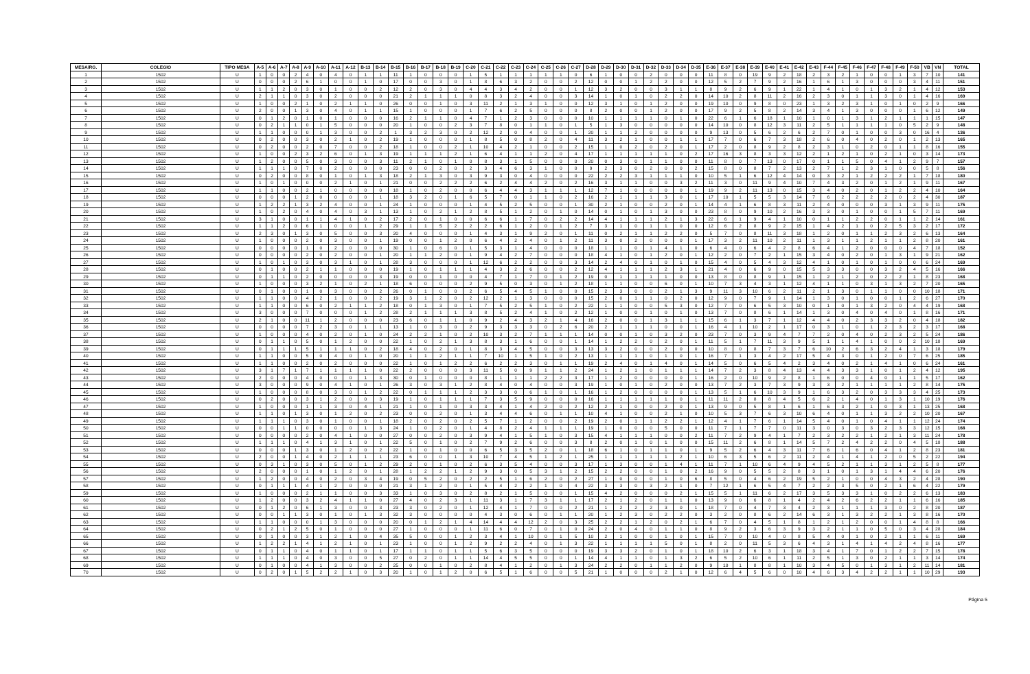| MESA/RG. | COLEGIO | TIPO MESA | A-5 | A-6 | A-7 | A-8 | A-9 | A-10 | A-11 | A-12 | B-13 | B-14 | B-15 | B-16 | B-17 | B-18 | B-19 | C-20 | C-21 | C-22 | C-23 | C-24 | C-25 | C-26 | C-27 | D-28 | D-29 | D-30 | D-31 | D-32 | D-33 | D-34 | D-35 | E-36 | E-37 | E-38 | E-39 | E-40 | E-41 | E-42 | E-43 | F-44 | F-45 | F-46 | F-47 | F-48 | F-49 | F-50 | VB | VN | TOTAL |
| --- | --- | --- | --- | --- | --- | --- | --- | --- | --- | --- | --- | --- | --- | --- | --- | --- | --- | --- | --- | --- | --- | --- | --- | --- | --- | --- | --- | --- | --- | --- | --- | --- | --- | --- | --- | --- | --- | --- | --- | --- | --- | --- | --- | --- | --- | --- | --- | --- | --- | --- | --- |
| 1 | 1502 | U | 1 | 0 | 0 | 2 | 4 | 0 | 4 | 0 | 1 | 1 | 11 | 1 | 0 | 0 | 0 | 1 | 5 | 1 | 1 | 1 | 1 | 1 | 0 | 6 | 1 | 0 | 0 | 2 | 0 | 0 | 0 | 11 | 8 | 0 | 19 | 9 | 2 | 18 | 2 | 3 | 2 | 1 | 0 | 0 | 1 | 3 | 7 | 10 | 141 |
| 2 | 1502 | U | 0 | 0 | 0 | 2 | 6 | 1 | 0 | 0 | 1 | 0 | 17 | 0 | 0 | 3 | 0 | 1 | 8 | 6 | 3 | 2 | 0 | 0 | 2 | 12 | 0 | 0 | 1 | 2 | 2 | 0 | 0 | 12 | 5 | 2 | 7 | 9 | 2 | 16 | 1 | 6 | 1 | 3 | 0 | 0 | 0 | 3 | 4 | 11 | 151 |
| 3 | 1502 | U | 1 | 1 | 2 | 0 | 3 | 0 | 1 | 0 | 0 | 2 | 12 | 2 | 0 | 3 | 0 | 4 | 4 | 3 | 4 | 2 | 0 | 0 | 1 | 12 | 3 | 2 | 0 | 0 | 3 | 1 | 1 | 8 | 9 | 2 | 6 | 9 | 1 | 22 | 1 | 4 | 1 | 0 | 1 | 3 | 2 | 1 | 4 | 12 | 153 |
| 4 | 1502 | U | 2 | 1 | 1 | 0 | 3 | 0 | 2 | 0 | 0 | 0 | 21 | 2 | 1 | 1 | 1 | 0 | 8 | 3 | 2 | 4 | 0 | 0 | 3 | 14 | 1 | 0 | 1 | 0 | 2 | 2 | 0 | 14 | 10 | 2 | 8 | 11 | 2 | 16 | 2 | 3 | 0 | 1 | 1 | 3 | 0 | 1 | 4 | 16 | 169 |
| 5 | 1502 | U | 1 | 0 | 0 | 2 | 1 | 0 | 2 | 1 | 1 | 0 | 26 | 0 | 0 | 1 | 0 | 3 | 11 | 2 | 1 | 3 | 1 | 0 | 0 | 12 | 3 | 1 | 0 | 1 | 2 | 0 | 0 | 19 | 10 | 0 | 9 | 8 | 0 | 23 | 1 | 3 | 2 | 3 | 1 | 0 | 1 | 0 | 2 | 9 | 166 |
| 6 | 1502 | U | 2 | 0 | 0 | 1 | 3 | 0 | 4 | 0 | 1 | 1 | 15 | 1 | 0 | 0 | 0 | 1 | 7 | 6 | 2 | 5 | 0 | 0 | 0 | 8 | 2 | 0 | 0 | 1 | 2 | 0 | 0 | 17 | 9 | 2 | 5 | 8 | 2 | 14 | 3 | 4 | 1 | 3 | 0 | 0 | 0 | 1 | 6 | 12 | 149 |
| 7 | 1502 | U | 0 | 1 | 2 | 0 | 1 | 0 | 1 | 0 | 0 | 0 | 16 | 2 | 1 | 1 | 0 | 4 | 7 | 1 | 2 | 3 | 0 | 0 | 0 | 10 | 1 | 1 | 1 | 1 | 0 | 1 | 0 | 22 | 6 | 1 | 6 | 18 | 1 | 10 | 1 | 0 | 1 | 3 | 1 | 2 | 1 | 1 | 1 | 15 | 147 |
| 8 | 1502 | U | 0 | 2 | 1 | 1 | 0 | 1 | 5 | 0 | 0 | 0 | 20 | 1 | 0 | 0 | 2 | 3 | 7 | 8 | 0 | 1 | 1 | 0 | 1 | 5 | 1 | 3 | 0 | 0 | 0 | 0 | 0 | 14 | 10 | 0 | 8 | 12 | 3 | 11 | 2 | 5 | 1 | 1 | 1 | 1 | 0 | 5 | 2 | 9 | 148 |
| 9 | 1502 | U | 1 | 1 | 0 | 0 | 0 | 1 | 3 | 0 | 0 | 2 | 1 | 3 | 2 | 3 | 0 | 2 | 12 | 2 | 0 | 4 | 0 | 0 | 1 | 20 | 1 | 1 | 2 | 0 | 0 | 0 | 0 | 9 | 13 | 0 | 5 | 6 | 2 | 6 | 2 | 7 | 0 | 1 | 0 | 0 | 3 | 0 | 16 | 4 | 136 |
| 10 | 1502 | U | 0 | 2 | 0 | 0 | 3 | 0 | 2 | 1 | 0 | 2 | 19 | 1 | 0 | 0 | 0 | 1 | 8 | 5 | 0 | 8 | 2 | 0 | 4 | 11 | 3 | 2 | 1 | 0 | 0 | 1 | 1 | 17 | 7 | 0 | 6 | 7 | 3 | 18 | 2 | 6 | 0 | 4 | 0 | 2 | 0 | 1 | 2 | 13 | 165 |
| 11 | 1502 | U | 0 | 2 | 0 | 0 | 2 | 0 | 7 | 0 | 0 | 2 | 18 | 1 | 0 | 0 | 2 | 1 | 10 | 4 | 2 | 1 | 0 | 0 | 2 | 15 | 1 | 0 | 2 | 0 | 2 | 0 | 1 | 17 | 2 | 0 | 8 | 9 | 2 | 8 | 2 | 3 | 1 | 0 | 2 | 0 | 1 | 1 | 8 | 16 | 155 |
| 12 | 1502 | U | 1 | 0 | 0 | 2 | 3 | 2 | 6 | 0 | 1 | 3 | 19 | 1 | 1 | 1 | 2 | 1 | 6 | 4 | 1 | 1 | 2 | 0 | 4 | 17 | 1 | 1 | 1 | 1 | 1 | 0 | 2 | 17 | 16 | 3 | 8 | 3 | 3 | 12 | 2 | 1 | 2 | 1 | 0 | 2 | 1 | 0 | 3 | 14 | 173 |
| 13 | 1502 | U | 1 | 2 | 0 | 0 | 5 | 0 | 3 | 0 | 0 | 3 | 11 | 2 | 1 | 0 | 1 | 0 | 8 | 3 | 1 | 5 | 0 | 0 | 0 | 20 | 0 | 3 | 0 | 1 | 1 | 0 | 0 | 11 | 8 | 0 | 7 | 13 | 0 | 17 | 0 | 1 | 1 | 5 | 0 | 4 | 1 | 2 | 9 | 7 | 157 |
| 14 | 1502 | U | 1 | 1 | 1 | 0 | 7 | 0 | 2 | 0 | 0 | 0 | 23 | 0 | 0 | 2 | 0 | 2 | 3 | 4 | 6 | 3 | 1 | 0 | 0 | 9 | 2 | 3 | 0 | 2 | 0 | 0 | 2 | 15 | 8 | 0 | 8 | 7 | 2 | 13 | 2 | 7 | 1 | 2 | 3 | 1 | 0 | 0 | 5 | 8 | 156 |
| 15 | 1502 | U | 0 | 2 | 0 | 0 | 8 | 0 | 1 | 0 | 1 | 3 | 18 | 2 | 1 | 3 | 0 | 3 | 9 | 3 | 0 | 4 | 0 | 0 | 0 | 22 | 2 | 2 | 3 | 1 | 1 | 1 | 0 | 10 | 5 | 1 | 6 | 12 | 4 | 14 | 0 | 3 | 2 | 1 | 2 | 2 | 2 | 1 | 7 | 18 | 180 |
| 16 | 1502 | U | 1 | 0 | 1 | 0 | 0 | 0 | 2 | 1 | 0 | 1 | 21 | 0 | 0 | 2 | 2 | 2 | 6 | 2 | 4 | 4 | 2 | 0 | 2 | 16 | 3 | 1 | 1 | 0 | 0 | 3 | 2 | 11 | 3 | 0 | 11 | 9 | 4 | 10 | 7 | 4 | 3 | 2 | 0 | 1 | 2 | 1 | 9 | 11 | 167 |
| 17 | 1502 | U | 1 | 1 | 0 | 0 | 2 | 1 | 0 | 0 | 0 | 0 | 18 | 1 | 0 | 2 | 0 | 0 | 6 | 4 | 4 | 3 | 1 | 1 | 1 | 12 | 7 | 1 | 0 | 0 | 0 | 0 | 1 | 19 | 9 | 2 | 11 | 13 | 0 | 15 | 3 | 4 | 0 | 2 | 0 | 1 | 2 | 2 | 4 | 10 | 164 |
| 18 | 1502 | U | 0 | 0 | 0 | 1 | 2 | 0 | 0 | 0 | 0 | 1 | 18 | 3 | 2 | 0 | 1 | 6 | 5 | 7 | 0 | 1 | 1 | 0 | 2 | 16 | 2 | 1 | 1 | 1 | 3 | 0 | 1 | 17 | 10 | 1 | 5 | 5 | 3 | 14 | 7 | 6 | 2 | 2 | 2 | 2 | 0 | 2 | 4 | 30 | 187 |
| 19 | 1502 | U | 1 | 2 | 2 | 1 | 3 | 2 | 4 | 0 | 0 | 1 | 24 | 1 | 0 | 0 | 0 | 1 | 4 | 5 | 2 | 5 | 0 | 0 | 1 | 30 | 2 | 1 | 0 | 0 | 2 | 0 | 1 | 14 | 4 | 1 | 6 | 8 | 3 | 11 | 2 | 4 | 0 | 0 | 0 | 3 | 1 | 3 | 9 | 11 | 175 |
| 20 | 1502 | U | 1 | 0 | 2 | 0 | 4 | 0 | 4 | 0 | 3 | 1 | 13 | 1 | 0 | 2 | 1 | 2 | 8 | 5 | 1 | 2 | 0 | 1 | 0 | 14 | 0 | 1 | 0 | 1 | 3 | 0 | 0 | 23 | 8 | 0 | 9 | 10 | 2 | 16 | 3 | 3 | 0 | 1 | 0 | 0 | 1 | 5 | 7 | 11 | 169 |
| 21 | 1502 | U | 3 | 1 | 0 | 0 | 1 | 1 | 4 | 1 | 0 | 2 | 17 | 2 | 0 | 1 | 0 | 0 | 6 | 6 | 1 | 7 | 0 | 2 | 2 | 14 | 4 | 1 | 1 | 1 | 2 | 1 | 3 | 22 | 6 | 1 | 9 | 4 | 1 | 10 | 0 | 1 | 1 | 2 | 2 | 0 | 1 | 1 | 2 | 14 | 161 |
| 22 | 1502 | U | 1 | 1 | 2 | 0 | 6 | 1 | 0 | 0 | 1 | 2 | 29 | 1 | 1 | 5 | 2 | 2 | 2 | 6 | 1 | 2 | 0 | 1 | 2 | 7 | 3 | 1 | 0 | 1 | 1 | 0 | 0 | 12 | 6 | 2 | 8 | 9 | 2 | 15 | 1 | 4 | 2 | 1 | 0 | 2 | 5 | 3 | 2 | 17 | 172 |
| 23 | 1502 | U | 2 | 3 | 0 | 1 | 3 | 0 | 5 | 0 | 0 | 3 | 20 | 4 | 0 | 0 | 0 | 1 | 4 | 3 | 1 | 9 | 2 | 0 | 1 | 11 | 0 | 2 | 1 | 1 | 2 | 2 | 0 | 5 | 7 | 0 | 8 | 11 | 3 | 18 | 1 | 2 | 0 | 1 | 1 | 2 | 3 | 2 | 6 | 13 | 164 |
| 24 | 1502 | U | 1 | 0 | 0 | 0 | 2 | 0 | 3 | 0 | 0 | 1 | 19 | 0 | 0 | 1 | 2 | 0 | 6 | 4 | 2 | 4 | 0 | 1 | 2 | 11 | 3 | 0 | 2 | 0 | 0 | 0 | 1 | 17 | 3 | 2 | 11 | 10 | 2 | 11 | 1 | 3 | 1 | 1 | 2 | 1 | 1 | 2 | 8 | 20 | 161 |
| 25 | 1502 | U | 0 | 0 | 0 | 0 | 1 | 0 | 2 | 0 | 0 | 0 | 30 | 1 | 0 | 6 | 0 | 1 | 5 | 3 | 1 | 4 | 0 | 0 | 0 | 18 | 1 | 1 | 0 | 1 | 4 | 1 | 0 | 6 | 4 | 0 | 6 | 4 | 2 | 8 | 6 | 4 | 1 | 2 | 0 | 0 | 0 | 4 | 7 | 18 | 152 |
| 26 | 1502 | U | 0 | 0 | 0 | 0 | 2 | 0 | 2 | 0 | 0 | 1 | 20 | 1 | 1 | 2 | 0 | 1 | 9 | 4 | 2 | 7 | 0 | 0 | 0 | 18 | 4 | 1 | 0 | 1 | 2 | 0 | 1 | 12 | 2 | 0 | 7 | 2 | 1 | 15 | 3 | 4 | 0 | 2 | 0 | 1 | 3 | 1 | 9 | 21 | 162 |
| 27 | 1502 | U | 1 | 0 | 1 | 0 | 3 | 0 | 3 | 1 | 0 | 1 | 28 | 3 | 0 | 0 | 0 | 1 | 12 | 6 | 2 | 2 | 0 | 0 | 3 | 14 | 2 | 4 | 0 | 1 | 0 | 1 | 0 | 15 | 4 | 0 | 5 | 4 | 3 | 12 | 4 | 1 | 0 | 1 | 0 | 1 | 0 | 0 | 6 | 24 | 169 |
| 28 | 1502 | U | 0 | 1 | 0 | 0 | 2 | 1 | 1 | 0 | 0 | 0 | 19 | 1 | 0 | 1 | 1 | 1 | 4 | 3 | 2 | 6 | 0 | 0 | 2 | 12 | 4 | 1 | 1 | 1 | 2 | 3 | 1 | 21 | 4 | 0 | 6 | 9 | 0 | 15 | 5 | 3 | 3 | 0 | 0 | 3 | 2 | 4 | 5 | 16 | 166 |
| 29 | 1502 | U | 0 | 1 | 1 | 0 | 2 | 0 | 0 | 0 | 0 | 3 | 19 | 0 | 0 | 1 | 0 | 0 | 4 | 7 | 1 | 7 | 0 | 1 | 2 | 19 | 0 | 1 | 1 | 1 | 1 | 0 | 0 | 13 | 8 | 0 | 8 | 9 | 1 | 15 | 1 | 2 | 1 | 2 | 0 | 2 | 2 | 1 | 8 | 23 | 168 |
| 30 | 1502 | U | 1 | 0 | 0 | 0 | 3 | 2 | 1 | 0 | 2 | 1 | 18 | 6 | 0 | 0 | 0 | 2 | 9 | 5 | 0 | 3 | 0 | 1 | 2 | 18 | 1 | 1 | 0 | 0 | 6 | 0 | 1 | 10 | 7 | 3 | 4 | 3 | 1 | 12 | 4 | 1 | 1 | 0 | 3 | 1 | 3 | 2 | 7 | 20 | 165 |
| 31 | 1502 | U | 0 | 1 | 0 | 0 | 1 | 0 | 3 | 0 | 0 | 2 | 26 | 0 | 1 | 0 | 0 | 2 | 6 | 5 | 4 | 5 | 1 | 0 | 0 | 15 | 2 | 3 | 0 | 0 | 2 | 1 | 3 | 9 | 11 | 3 | 10 | 6 | 2 | 11 | 2 | 1 | 3 | 0 | 1 | 1 | 0 | 0 | 10 | 18 | 171 |
| 32 | 1502 | U | 1 | 1 | 0 | 0 | 4 | 2 | 1 | 0 | 0 | 2 | 19 | 3 | 1 | 2 | 0 | 2 | 12 | 2 | 1 | 3 | 0 | 0 | 0 | 15 | 2 | 0 | 1 | 1 | 0 | 2 | 0 | 12 | 9 | 0 | 7 | 9 | 1 | 14 | 1 | 3 | 0 | 1 | 0 | 0 | 1 | 2 | 6 | 27 | 170 |
| 33 | 1502 | U | 1 | 1 | 0 | 0 | 6 | 0 | 2 | 1 | 1 | 2 | 18 | 0 | 1 | 3 | 0 | 1 | 7 | 5 | 2 | 5 | 1 | 0 | 2 | 22 | 1 | 1 | 0 | 0 | 5 | 3 | 0 | 12 | 7 | 0 | 6 | 5 | 3 | 10 | 0 | 1 | 0 | 1 | 3 | 2 | 0 | 4 | 4 | 19 | 168 |
| 34 | 1502 | U | 3 | 0 | 0 | 0 | 7 | 0 | 0 | 0 | 1 | 2 | 28 | 2 | 1 | 1 | 1 | 3 | 8 | 5 | 2 | 4 | 1 | 0 | 2 | 12 | 1 | 0 | 0 | 1 | 0 | 1 | 0 | 13 | 7 | 0 | 8 | 6 | 1 | 14 | 1 | 3 | 0 | 4 | 0 | 4 | 0 | 1 | 8 | 16 | 171 |
| 35 | 1502 | U | 2 | 1 | 0 | 0 | 11 | 1 | 2 | 0 | 0 | 0 | 23 | 6 | 0 | 1 | 1 | 0 | 9 | 2 | 4 | 3 | 2 | 1 | 4 | 16 | 2 | 0 | 0 | 1 | 3 | 1 | 1 | 15 | 6 | 1 | 3 | 7 | 1 | 12 | 4 | 4 | 0 | 2 | 3 | 3 | 2 | 0 | 4 | 18 | 182 |
| 36 | 1502 | U | 0 | 0 | 0 | 0 | 7 | 2 | 3 | 0 | 1 | 1 | 13 | 1 | 0 | 3 | 0 | 2 | 9 | 3 | 3 | 3 | 0 | 2 | 6 | 20 | 2 | 1 | 1 | 1 | 0 | 0 | 1 | 16 | 4 | 1 | 10 | 2 | 1 | 17 | 0 | 3 | 1 | 0 | 1 | 2 | 3 | 2 | 3 | 17 | 168 |
| 37 | 1502 | U | 1 | 0 | 0 | 0 | 4 | 0 | 2 | 0 | 1 | 0 | 24 | 2 | 2 | 1 | 0 | 2 | 10 | 3 | 2 | 7 | 1 | 1 | 1 | 14 | 0 | 0 | 1 | 0 | 3 | 2 | 0 | 23 | 7 | 0 | 3 | 9 | 4 | 7 | 7 | 2 | 0 | 4 | 0 | 2 | 3 | 2 | 5 | 24 | 186 |
| 38 | 1502 | U | 0 | 1 | 1 | 0 | 5 | 0 | 1 | 2 | 0 | 0 | 22 | 1 | 0 | 2 | 1 | 3 | 8 | 3 | 1 | 6 | 0 | 0 | 1 | 14 | 1 | 2 | 2 | 0 | 2 | 0 | 1 | 11 | 5 | 1 | 7 | 11 | 3 | 9 | 5 | 1 | 1 | 4 | 1 | 0 | 0 | 2 | 10 | 18 | 169 |
| 39 | 1502 | U | 0 | 1 | 1 | 1 | 5 | 1 | 1 | 1 | 0 | 2 | 18 | 4 | 0 | 2 | 0 | 1 | 8 | 3 | 4 | 5 | 0 | 0 | 3 | 13 | 3 | 2 | 0 | 0 | 2 | 0 | 0 | 10 | 8 | 0 | 8 | 7 | 3 | 7 | 6 | 10 | 2 | 6 | 3 | 2 | 4 | 1 | 3 | 18 | 179 |
| 40 | 1502 | U | 1 | 1 | 0 | 0 | 5 | 0 | 4 | 0 | 1 | 0 | 20 | 1 | 1 | 2 | 1 | 1 | 7 | 10 | 1 | 5 | 1 | 0 | 2 | 13 | 1 | 1 | 1 | 0 | 1 | 0 | 1 | 16 | 7 | 1 | 3 | 4 | 2 | 17 | 5 | 4 | 3 | 0 | 1 | 2 | 0 | 7 | 6 | 25 | 185 |
| 41 | 1502 | U | 1 | 1 | 0 | 0 | 2 | 0 | 2 | 0 | 0 | 0 | 22 | 1 | 0 | 1 | 2 | 2 | 6 | 2 | 2 | 3 | 0 | 1 | 1 | 19 | 2 | 4 | 0 | 1 | 4 | 0 | 1 | 14 | 5 | 0 | 6 | 5 | 4 | 2 | 3 | 4 | 0 | 2 | 1 | 4 | 1 | 0 | 6 | 24 | 161 |
| 42 | 1502 | U | 3 | 1 | 7 | 1 | 7 | 1 | 1 | 1 | 1 | 0 | 22 | 2 | 0 | 0 | 0 | 3 | 11 | 5 | 0 | 9 | 1 | 1 | 2 | 24 | 1 | 2 | 1 | 0 | 1 | 1 | 1 | 14 | 7 | 2 | 3 | 8 | 4 | 13 | 4 | 4 | 3 | 3 | 1 | 0 | 1 | 2 | 4 | 12 | 195 |
| 43 | 1502 | U | 2 | 0 | 0 | 0 | 4 | 0 | 0 | 0 | 1 | 3 | 30 | 0 | 1 | 0 | 0 | 0 | 8 | 1 | 1 | 1 | 2 | 2 | 3 | 17 | 1 | 2 | 0 | 0 | 0 | 0 | 1 | 16 | 2 | 0 | 10 | 9 | 2 | 8 | 1 | 6 | 0 | 0 | 4 | 0 | 1 | 1 | 5 | 17 | 162 |
| 44 | 1502 | U | 3 | 0 | 0 | 0 | 9 | 0 | 4 | 1 | 0 | 1 | 26 | 3 | 0 | 3 | 1 | 2 | 8 | 4 | 0 | 4 | 0 | 0 | 3 | 19 | 1 | 0 | 1 | 0 | 2 | 0 | 0 | 13 | 7 | 2 | 3 | 7 | 3 | 9 | 3 | 3 | 2 | 1 | 1 | 1 | 1 | 2 | 8 | 14 | 175 |
| 45 | 1502 | U | 1 | 0 | 0 | 0 | 8 | 0 | 3 | 0 | 1 | 2 | 22 | 0 | 1 | 1 | 1 | 2 | 3 | 3 | 0 | 6 | 1 | 0 | 1 | 16 | 1 | 2 | 0 | 0 | 0 | 0 | 1 | 13 | 5 | 1 | 6 | 10 | 3 | 9 | 1 | 6 | 3 | 2 | 0 | 3 | 3 | 3 | 4 | 25 | 173 |
| 46 | 1502 | U | 0 | 2 | 0 | 0 | 3 | 1 | 2 | 0 | 0 | 3 | 19 | 1 | 0 | 1 | 1 | 1 | 7 | 3 | 5 | 9 | 0 | 0 | 0 | 16 | 1 | 1 | 1 | 1 | 1 | 0 | 1 | 11 | 11 | 2 | 8 | 8 | 4 | 5 | 6 | 2 | 1 | 4 | 0 | 1 | 3 | 1 | 10 | 19 | 176 |
| 47 | 1502 | U | 1 | 0 | 0 | 0 | 1 | 1 | 3 | 0 | 4 | 1 | 21 | 1 | 0 | 1 | 0 | 3 | 3 | 4 | 1 | 4 | 2 | 0 | 2 | 12 | 2 | 1 | 0 | 0 | 2 | 0 | 1 | 13 | 9 | 0 | 5 | 8 | 1 | 6 | 1 | 6 | 3 | 2 | 1 | 0 | 3 | 1 | 13 | 25 | 168 |
| 48 | 1502 | U | 1 | 1 | 0 | 1 | 3 | 0 | 1 | 2 | 0 | 2 | 23 | 0 | 0 | 2 | 0 | 1 | 3 | 4 | 4 | 6 | 0 | 1 | 1 | 10 | 4 | 1 | 0 | 0 | 2 | 1 | 0 | 10 | 5 | 3 | 7 | 6 | 3 | 10 | 6 | 4 | 0 | 1 | 1 | 3 | 2 | 2 | 10 | 20 | 167 |
| 49 | 1502 | U | 1 | 1 | 1 | 0 | 3 | 0 | 1 | 0 | 0 | 1 | 18 | 2 | 0 | 2 | 0 | 2 | 5 | 7 | 1 | 2 | 0 | 0 | 2 | 19 | 2 | 0 | 1 | 1 | 2 | 2 | 1 | 12 | 4 | 1 | 7 | 6 | 1 | 14 | 5 | 4 | 0 | 1 | 0 | 4 | 1 | 1 | 12 | 24 | 174 |
| 50 | 1502 | U | 0 | 0 | 1 | 1 | 0 | 0 | 0 | 0 | 1 | 3 | 24 | 1 | 0 | 2 | 0 | 1 | 4 | 8 | 2 | 4 | 1 | 1 | 1 | 19 | 1 | 0 | 0 | 0 | 5 | 0 | 0 | 11 | 7 | 1 | 7 | 7 | 0 | 11 | 3 | 0 | 3 | 0 | 3 | 2 | 3 | 3 | 12 | 15 | 168 |
| 51 | 1502 | U | 0 | 0 | 0 | 0 | 2 | 0 | 4 | 1 | 0 | 0 | 27 | 0 | 0 | 2 | 0 | 3 | 9 | 4 | 1 | 5 | 1 | 0 | 3 | 15 | 4 | 1 | 1 | 1 | 0 | 0 | 2 | 11 | 7 | 2 | 9 | 4 | 1 | 7 | 2 | 3 | 2 | 2 | 1 | 2 | 1 | 3 | 11 | 24 | 178 |
| 52 | 1502 | U | 1 | 1 | 1 | 0 | 4 | 1 | 3 | 1 | 0 | 1 | 22 | 5 | 0 | 1 | 0 | 2 | 7 | 9 | 2 | 6 | 0 | 0 | 3 | 8 | 2 | 0 | 1 | 0 | 1 | 0 | 0 | 15 | 11 | 2 | 6 | 8 | 1 | 14 | 5 | 7 | 2 | 4 | 2 | 2 | 0 | 4 | 5 | 18 | 188 |
| 53 | 1502 | U | 0 | 0 | 0 | 1 | 3 | 0 | 1 | 2 | 0 | 2 | 22 | 1 | 0 | 1 | 0 | 0 | 6 | 5 | 3 | 5 | 2 | 0 | 1 | 18 | 6 | 1 | 0 | 1 | 1 | 0 | 1 | 9 | 5 | 2 | 6 | 4 | 3 | 11 | 7 | 6 | 1 | 6 | 0 | 4 | 1 | 2 | 8 | 23 | 181 |
| 54 | 1502 | U | 2 | 0 | 0 | 1 | 4 | 0 | 2 | 1 | 1 | 1 | 23 | 6 | 0 | 0 | 1 | 3 | 10 | 7 | 4 | 5 | 1 | 2 | 1 | 25 | 1 | 1 | 1 | 1 | 1 | 2 | 1 | 10 | 6 | 3 | 5 | 6 | 2 | 11 | 2 | 4 | 1 | 4 | 1 | 2 | 0 | 5 | 2 | 22 | 194 |
| 55 | 1502 | U | 0 | 3 | 1 | 0 | 3 | 0 | 5 | 0 | 1 | 2 | 29 | 2 | 0 | 1 | 0 | 2 | 6 | 3 | 5 | 4 | 0 | 0 | 3 | 17 | 1 | 3 | 0 | 0 | 1 | 4 | 1 | 11 | 7 | 1 | 10 | 6 | 4 | 9 | 4 | 5 | 2 | 1 | 1 | 3 | 1 | 2 | 5 | 8 | 177 |
| 56 | 1502 | U | 2 | 0 | 0 | 0 | 1 | 0 | 1 | 2 | 0 | 1 | 28 | 1 | 2 | 2 | 1 | 2 | 9 | 3 | 0 | 5 | 3 | 1 | 2 | 15 | 2 | 2 | 0 | 0 | 1 | 0 | 2 | 16 | 9 | 0 | 5 | 5 | 2 | 8 | 3 | 1 | 0 | 1 | 3 | 1 | 4 | 4 | 6 | 20 | 176 |
| 57 | 1502 | U | 1 | 2 | 0 | 0 | 4 | 0 | 2 | 0 | 3 | 4 | 19 | 0 | 5 | 2 | 0 | 2 | 2 | 5 | 1 | 6 | 2 | 0 | 2 | 27 | 1 | 0 | 0 | 0 | 1 | 0 | 6 | 8 | 5 | 0 | 4 | 6 | 2 | 19 | 5 | 2 | 1 | 0 | 0 | 4 | 3 | 2 | 4 | 28 | 190 |
| 58 | 1502 | U | 0 | 1 | 1 | 1 | 4 | 1 | 2 | 0 | 0 | 0 | 21 | 3 | 1 | 2 | 0 | 1 | 5 | 4 | 2 | 2 | 1 | 0 | 4 | 22 | 3 | 3 | 0 | 3 | 2 | 1 | 0 | 7 | 12 | 1 | 6 | 5 | 4 | 7 | 2 | 2 | 3 | 5 | 0 | 2 | 1 | 6 | 4 | 22 | 179 |
| 59 | 1502 | U | 1 | 0 | 0 | 0 | 2 | 1 | 1 | 0 | 0 | 3 | 33 | 1 | 0 | 3 | 0 | 2 | 8 | 2 | 1 | 5 | 0 | 0 | 1 | 15 | 4 | 2 | 0 | 0 | 0 | 2 | 1 | 15 | 5 | 1 | 11 | 6 | 2 | 17 | 3 | 5 | 3 | 3 | 1 | 0 | 2 | 2 | 6 | 13 | 183 |
| 60 | 1502 | U | 1 | 2 | 0 | 0 | 3 | 2 | 4 | 1 | 1 | 0 | 27 | 4 | 0 | 2 | 3 | 1 | 11 | 3 | 1 | 7 | 3 | 1 | 1 | 17 | 2 | 1 | 2 | 0 | 1 | 1 | 0 | 13 | 9 | 0 | 6 | 8 | 1 | 4 | 2 | 4 | 2 | 6 | 2 | 2 | 1 | 1 | 6 | 16 | 185 |
| 61 | 1502 | U | 0 | 1 | 2 | 0 | 6 | 1 | 3 | 0 | 0 | 3 | 23 | 3 | 0 | 2 | 0 | 1 | 12 | 4 | 1 | 7 | 0 | 0 | 2 | 21 | 1 | 2 | 2 | 2 | 3 | 0 | 1 | 18 | 7 | 0 | 4 | 7 | 3 | 4 | 2 | 3 | 1 | 1 | 1 | 3 | 0 | 2 | 8 | 20 | 187 |
| 62 | 1502 | U | 0 | 0 | 1 | 1 | 3 | 0 | 1 | 0 | 1 | 3 | 32 | 3 | 0 | 0 | 0 | 0 | 4 | 3 | 0 | 6 | 0 | 1 | 1 | 20 | 1 | 2 | 3 | 0 | 2 | 2 | 0 | 3 | 2 | 0 | 8 | 6 | 2 | 14 | 6 | 3 | 1 | 3 | 2 | 2 | 1 | 3 | 8 | 16 | 170 |
| 63 | 1502 | U | 1 | 1 | 0 | 0 | 0 | 1 | 3 | 0 | 0 | 0 | 20 | 0 | 1 | 2 | 1 | 4 | 14 | 4 | 4 | 12 | 2 | 0 | 3 | 25 | 2 | 2 | 1 | 2 | 0 | 2 | 1 | 6 | 7 | 0 | 4 | 5 | 1 | 8 | 1 | 2 | 1 | 2 | 0 | 0 | 1 | 4 | 8 | 8 | 166 |
| 64 | 1502 | U | 0 | 2 | 1 | 2 | 5 | 0 | 1 | 0 | 0 | 0 | 27 | 1 | 0 | 0 | 0 | 1 | 11 | 6 | 0 | 7 | 0 | 1 | 0 | 24 | 2 | 0 | 4 | 0 | 1 | 1 | 0 | 8 | 9 | 2 | 3 | 6 | 3 | 9 | 3 | 2 | 1 | 1 | 0 | 5 | 0 | 3 | 4 | 28 | 184 |
| 65 | 1502 | U | 0 | 1 | 0 | 0 | 3 | 1 | 2 | 1 | 0 | 4 | 35 | 5 | 0 | 0 | 1 | 2 | 3 | 4 | 1 | 10 | 0 | 1 | 5 | 10 | 2 | 1 | 0 | 0 | 1 | 0 | 1 | 15 | 7 | 0 | 10 | 4 | 0 | 8 | 5 | 4 | 0 | 1 | 0 | 2 | 1 | 1 | 6 | 11 | 169 |
| 66 | 1502 | U | 1 | 2 | 2 | 1 | 4 | 1 | 2 | 1 | 0 | 1 | 23 | 1 | 0 | 0 | 1 | 2 | 9 | 2 | 2 | 4 | 0 | 1 | 3 | 22 | 1 | 1 | 1 | 1 | 5 | 0 | 1 | 8 | 2 | 0 | 11 | 5 | 3 | 6 | 4 | 3 | 1 | 4 | 1 | 4 | 2 | 4 | 8 | 16 | 177 |
| 67 | 1502 | U | 0 | 1 | 1 | 0 | 4 | 0 | 1 | 1 | 0 | 1 | 17 | 1 | 1 | 0 | 1 | 1 | 5 | 6 | 3 | 5 | 0 | 0 | 0 | 19 | 3 | 3 | 2 | 0 | 1 | 0 | 1 | 18 | 10 | 2 | 6 | 3 | 1 | 18 | 3 | 4 | 1 | 7 | 0 | 1 | 2 | 2 | 7 | 15 | 178 |
| 68 | 1502 | U | 1 | 1 | 1 | 0 | 4 | 0 | 3 | 0 | 0 | 5 | 27 | 0 | 2 | 0 | 1 | 1 | 14 | 4 | 5 | 5 | 0 | 0 | 1 | 14 | 4 | 1 | 1 | 0 | 1 | 3 | 2 | 6 | 5 | 2 | 10 | 6 | 1 | 11 | 2 | 5 | 1 | 3 | 0 | 2 | 1 | 1 | 3 | 14 | 174 |
| 69 | 1502 | U | 0 | 1 | 0 | 0 | 4 | 1 | 3 | 0 | 0 | 2 | 25 | 0 | 0 | 1 | 0 | 2 | 8 | 4 | 1 | 2 | 0 | 1 | 3 | 24 | 2 | 2 | 0 | 1 | 1 | 2 | 0 | 9 | 10 | 1 | 8 | 8 | 1 | 10 | 3 | 4 | 5 | 0 | 1 | 3 | 1 | 2 | 11 | 14 | 181 |
| 70 | 1502 | U | 0 | 2 | 0 | 1 | 5 | 2 | 2 | 1 | 0 | 3 | 20 | 1 | 0 | 1 | 2 | 0 | 6 | 5 | 1 | 6 | 0 | 0 | 5 | 21 | 1 | 0 | 0 | 0 | 2 | 1 | 0 | 12 | 6 | 4 | 5 | 6 | 0 | 10 | 4 | 6 | 3 | 4 | 2 | 2 | 1 | 1 | 10 | 29 | 193 |
Página 5